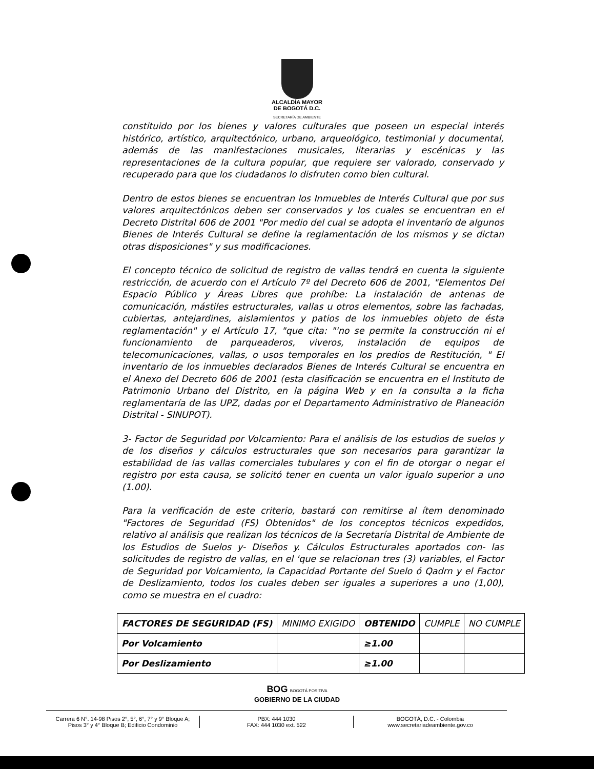ALCALDÍA MAYOR
DE BOGOTÁ D.C.
SECRETARÍA DE AMBIENTE
constituido por los bienes y valores culturales que poseen un especial interés histórico, artístico, arquitectónico, urbano, arqueológico, testimonial y documental, además de las manifestaciones musicales, literarias y escénicas y las representaciones de la cultura popular, que requiere ser valorado, conservado y recuperado para que los ciudadanos lo disfruten como bien cultural.
Dentro de estos bienes se encuentran los Inmuebles de Interés Cultural que por sus valores arquitectónicos deben ser conservados y los cuales se encuentran en el Decreto Distrital 606 de 2001 "Por medio del cual se adopta el inventarío de algunos Bienes de Interés Cultural se define la reglamentación de los mismos y se dictan otras disposiciones" y sus modificaciones.
El concepto técnico de solicitud de registro de vallas tendrá en cuenta la siguiente restricción, de acuerdo con el Artículo 7º del Decreto 606 de 2001, "Elementos Del Espacio Público y Áreas Libres que prohíbe: La instalación de antenas de comunicación, mástiles estructurales, vallas u otros elementos, sobre las fachadas, cubiertas, antejardines, aislamientos y patios de los inmuebles objeto de ésta reglamentación" y el Artículo 17, "que cita: "'no se permite la construcción ni el funcionamiento de parqueaderos, viveros, instalación de equipos de telecomunicaciones, vallas, o usos temporales en los predios de Restitución, " El inventario de los inmuebles declarados Bienes de Interés Cultural se encuentra en el Anexo del Decreto 606 de 2001 (esta clasificación se encuentra en el Instituto de Patrimonio Urbano del Distrito, en la página Web y en la consulta a la ficha reglamentaría de las UPZ, dadas por el Departamento Administrativo de Planeación Distrital - SINUPOT).
3- Factor de Seguridad por Volcamiento: Para el análisis de los estudios de suelos y de los diseños y cálculos estructurales que son necesarios para garantizar la estabilidad de las vallas comerciales tubulares y con el fin de otorgar o negar el registro por esta causa, se solicitó tener en cuenta un valor igualo superior a uno (1.00).
Para la verificación de este criterio, bastará con remitirse al ítem denominado "Factores de Seguridad (FS) Obtenidos" de los conceptos técnicos expedidos, relativo al análisis que realizan los técnicos de la Secretaría Distrital de Ambiente de los Estudios de Suelos y- Diseños y. Cálculos Estructurales aportados con- las solicitudes de registro de vallas, en el 'que se relacionan tres (3) variables, el Factor de Seguridad por Volcamiento, la Capacidad Portante del Suelo ó Qadrn y el Factor de Deslizamiento, todos los cuales deben ser iguales a superiores a uno (1,00), como se muestra en el cuadro:
| FACTORES DE SEGURIDAD (FS) | MINIMO EXIGIDO | OBTENIDO | CUMPLE | NO CUMPLE |
| --- | --- | --- | --- | --- |
| Por Volcamiento | | ≥1.00 | | |
| Por Deslizamiento | | ≥1.00 | | |
BOG BOGOTÁ POSITIVA
GOBIERNO DE LA CIUDAD
Carrera 6 N°. 14-98 Pisos 2°, 5°, 6°, 7° y 9° Bloque A;
Pisos 3° y 4° Bloque B; Edificio Condominio
PBX: 444 1030
FAX: 444 1030 ext. 522
BOGOTÁ, D.C. - Colombia
www.secretariadeambiente.gov.co